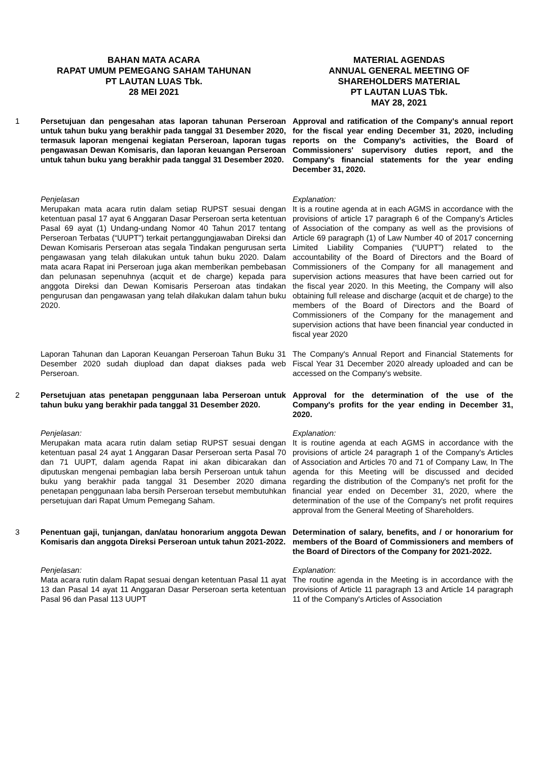BAHAN MATA ACARA
RAPAT UMUM PEMEGANG SAHAM TAHUNAN
PT LAUTAN LUAS Tbk.
28 MEI 2021
MATERIAL AGENDAS
ANNUAL GENERAL MEETING OF
SHAREHOLDERS MATERIAL
PT LAUTAN LUAS Tbk.
MAY 28, 2021
1 Persetujuan dan pengesahan atas laporan tahunan Perseroan untuk tahun buku yang berakhir pada tanggal 31 Desember 2020, termasuk laporan mengenai kegiatan Perseroan, laporan tugas pengawasan Dewan Komisaris, dan laporan keuangan Perseroan untuk tahun buku yang berakhir pada tanggal 31 Desember 2020.
Approval and ratification of the Company's annual report for the fiscal year ending December 31, 2020, including reports on the Company's activities, the Board of Commissioners' supervisory duties report, and the Company's financial statements for the year ending December 31, 2020.
Penjelasan
Merupakan mata acara rutin dalam setiap RUPST sesuai dengan ketentuan pasal 17 ayat 6 Anggaran Dasar Perseroan serta ketentuan Pasal 69 ayat (1) Undang-undang Nomor 40 Tahun 2017 tentang Perseroan Terbatas (“UUPT”) terkait pertanggungjawaban Direksi dan Dewan Komisaris Perseroan atas segala Tindakan pengurusan serta pengawasan yang telah dilakukan untuk tahun buku 2020. Dalam mata acara Rapat ini Perseroan juga akan memberikan pembebasan dan pelunasan sepenuhnya (acquit et de charge) kepada para anggota Direksi dan Dewan Komisaris Perseroan atas tindakan pengurusan dan pengawasan yang telah dilakukan dalam tahun buku 2020.
Explanation:
It is a routine agenda at in each AGMS in accordance with the provisions of article 17 paragraph 6 of the Company's Articles of Association of the company as well as the provisions of Article 69 paragraph (1) of Law Number 40 of 2017 concerning Limited Liability Companies (“UUPT”) related to the accountability of the Board of Directors and the Board of Commissioners of the Company for all management and supervision actions measures that have been carried out for the fiscal year 2020. In this Meeting, the Company will also obtaining full release and discharge (acquit et de charge) to the members of the Board of Directors and the Board of Commissioners of the Company for the management and supervision actions that have been financial year conducted in fiscal year 2020
Laporan Tahunan dan Laporan Keuangan Perseroan Tahun Buku 31 Desember 2020 sudah diupload dan dapat diakses pada web Perseroan.
The Company's Annual Report and Financial Statements for Fiscal Year 31 December 2020 already uploaded and can be accessed on the Company's website.
2 Persetujuan atas penetapan penggunaan laba Perseroan untuk tahun buku yang berakhir pada tanggal 31 Desember 2020.
Approval for the determination of the use of the Company's profits for the year ending in December 31, 2020.
Penjelasan:
Merupakan mata acara rutin dalam setiap RUPST sesuai dengan ketentuan pasal 24 ayat 1 Anggaran Dasar Perseroan serta Pasal 70 dan 71 UUPT, dalam agenda Rapat ini akan dibicarakan dan diputuskan mengenai pembagian laba bersih Perseroan untuk tahun buku yang berakhir pada tanggal 31 Desember 2020 dimana penetapan penggunaan laba bersih Perseroan tersebut membutuhkan persetujuan dari Rapat Umum Pemegang Saham.
Explanation:
It is routine agenda at each AGMS in accordance with the provisions of article 24 paragraph 1 of the Company's Articles of Association and Articles 70 and 71 of Company Law, In The agenda for this Meeting will be discussed and decided regarding the distribution of the Company's net profit for the financial year ended on December 31, 2020, where the determination of the use of the Company's net profit requires approval from the General Meeting of Shareholders.
3 Penentuan gaji, tunjangan, dan/atau honorarium anggota Dewan Komisaris dan anggota Direksi Perseroan untuk tahun 2021-2022.
Determination of salary, benefits, and / or honorarium for members of the Board of Commissioners and members of the Board of Directors of the Company for 2021-2022.
Penjelasan:
Mata acara rutin dalam Rapat sesuai dengan ketentuan Pasal 11 ayat 13 dan Pasal 14 ayat 11 Anggaran Dasar Perseroan serta ketentuan Pasal 96 dan Pasal 113 UUPT
Explanation:
The routine agenda in the Meeting is in accordance with the provisions of Article 11 paragraph 13 and Article 14 paragraph 11 of the Company's Articles of Association